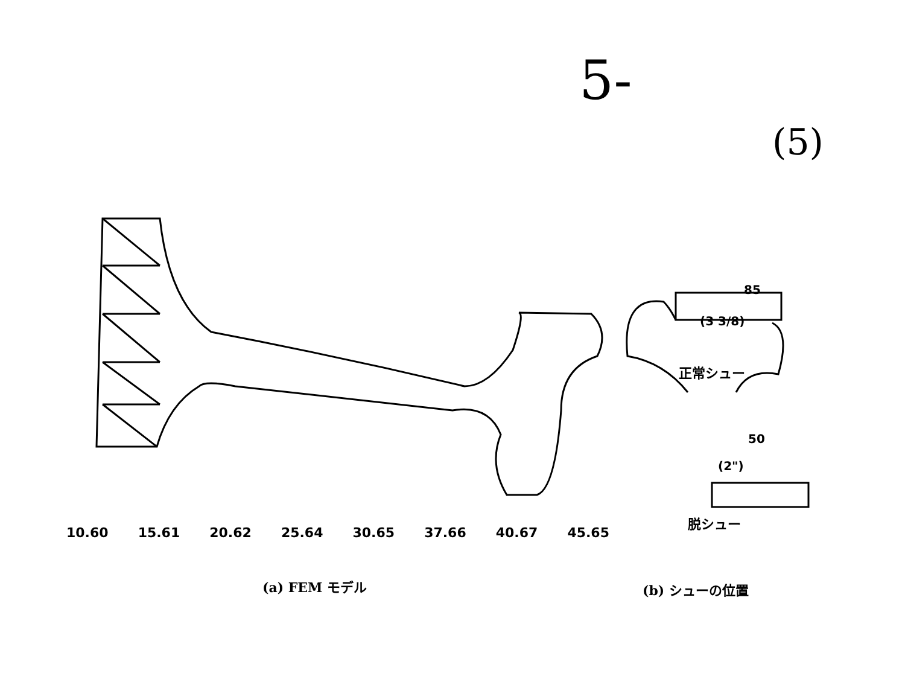5-
(5)
85
50
(3 3/8)
(2")
10.60 15.61 20.62 25.64 30.65 37.66 40.67 45.65
正常シュー
脱シュー
(a) FEM モデル (b) シューの位置